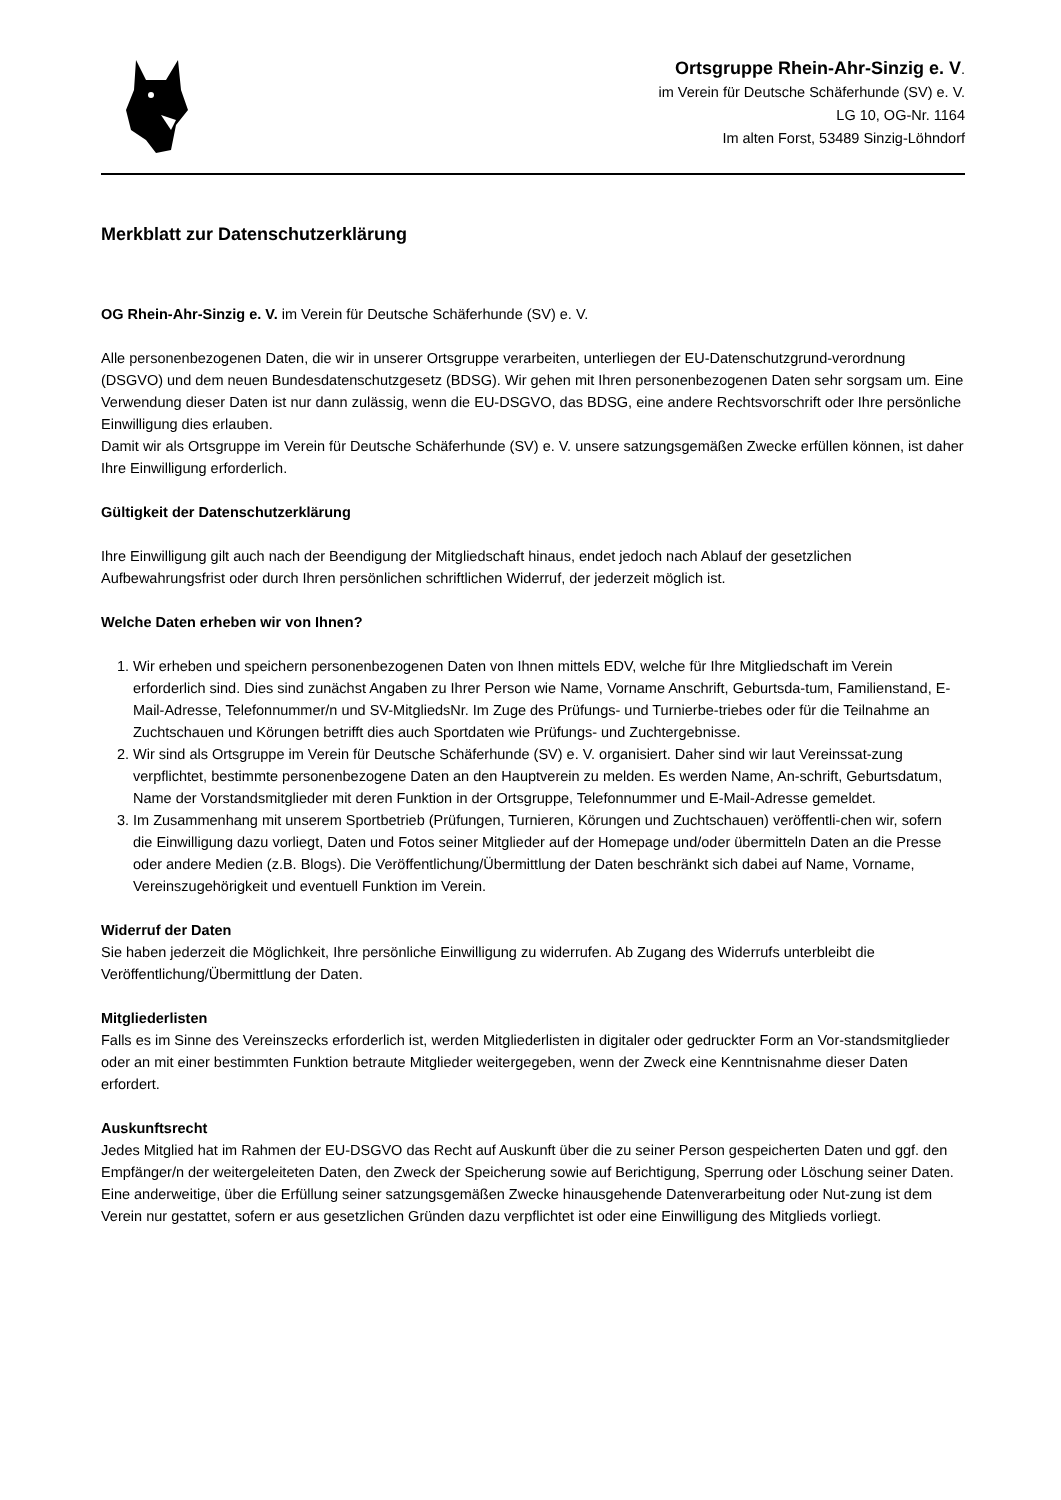Ortsgruppe Rhein-Ahr-Sinzig e. V.
im Verein für Deutsche Schäferhunde (SV) e. V.
LG 10, OG-Nr. 1164
Im alten Forst, 53489 Sinzig-Löhndorf
Merkblatt zur Datenschutzerklärung
OG Rhein-Ahr-Sinzig e. V. im Verein für Deutsche Schäferhunde (SV) e. V.
Alle personenbezogenen Daten, die wir in unserer Ortsgruppe verarbeiten, unterliegen der EU-Datenschutzgrund-verordnung (DSGVO) und dem neuen Bundesdatenschutzgesetz (BDSG). Wir gehen mit Ihren personenbezogenen Daten sehr sorgsam um. Eine Verwendung dieser Daten ist nur dann zulässig, wenn die EU-DSGVO, das BDSG, eine andere Rechtsvorschrift oder Ihre persönliche Einwilligung dies erlauben.
Damit wir als Ortsgruppe im Verein für Deutsche Schäferhunde (SV) e. V. unsere satzungsgemäßen Zwecke erfüllen können, ist daher Ihre Einwilligung erforderlich.
Gültigkeit der Datenschutzerklärung
Ihre Einwilligung gilt auch nach der Beendigung der Mitgliedschaft hinaus, endet jedoch nach Ablauf der gesetzlichen Aufbewahrungsfrist oder durch Ihren persönlichen schriftlichen Widerruf, der jederzeit möglich ist.
Welche Daten erheben wir von Ihnen?
1. Wir erheben und speichern personenbezogenen Daten von Ihnen mittels EDV, welche für Ihre Mitgliedschaft im Verein erforderlich sind. Dies sind zunächst Angaben zu Ihrer Person wie Name, Vorname Anschrift, Geburtsda-tum, Familienstand, E-Mail-Adresse, Telefonnummer/n und SV-MitgliedsNr. Im Zuge des Prüfungs- und Turnierbe-triebes oder für die Teilnahme an Zuchtschauen und Körungen betrifft dies auch Sportdaten wie Prüfungs- und Zuchtergebnisse.
2. Wir sind als Ortsgruppe im Verein für Deutsche Schäferhunde (SV) e. V. organisiert. Daher sind wir laut Vereinssat-zung verpflichtet, bestimmte personenbezogene Daten an den Hauptverein zu melden. Es werden Name, An-schrift, Geburtsdatum, Name der Vorstandsmitglieder mit deren Funktion in der Ortsgruppe, Telefonnummer und E-Mail-Adresse gemeldet.
3. Im Zusammenhang mit unserem Sportbetrieb (Prüfungen, Turnieren, Körungen und Zuchtschauen) veröffentli-chen wir, sofern die Einwilligung dazu vorliegt, Daten und Fotos seiner Mitglieder auf der Homepage und/oder übermitteln Daten an die Presse oder andere Medien (z.B. Blogs). Die Veröffentlichung/Übermittlung der Daten beschränkt sich dabei auf Name, Vorname, Vereinszugehörigkeit und eventuell Funktion im Verein.
Widerruf der Daten
Sie haben jederzeit die Möglichkeit, Ihre persönliche Einwilligung zu widerrufen. Ab Zugang des Widerrufs unterbleibt die Veröffentlichung/Übermittlung der Daten.
Mitgliederlisten
Falls es im Sinne des Vereinszecks erforderlich ist, werden Mitgliederlisten in digitaler oder gedruckter Form an Vor-standsmitglieder oder an mit einer bestimmten Funktion betraute Mitglieder weitergegeben, wenn der Zweck eine Kenntnisnahme dieser Daten erfordert.
Auskunftsrecht
Jedes Mitglied hat im Rahmen der EU-DSGVO das Recht auf Auskunft über die zu seiner Person gespeicherten Daten und ggf. den Empfänger/n der weitergeleiteten Daten, den Zweck der Speicherung sowie auf Berichtigung, Sperrung oder Löschung seiner Daten.
Eine anderweitige, über die Erfüllung seiner satzungsgemäßen Zwecke hinausgehende Datenverarbeitung oder Nut-zung ist dem Verein nur gestattet, sofern er aus gesetzlichen Gründen dazu verpflichtet ist oder eine Einwilligung des Mitglieds vorliegt.